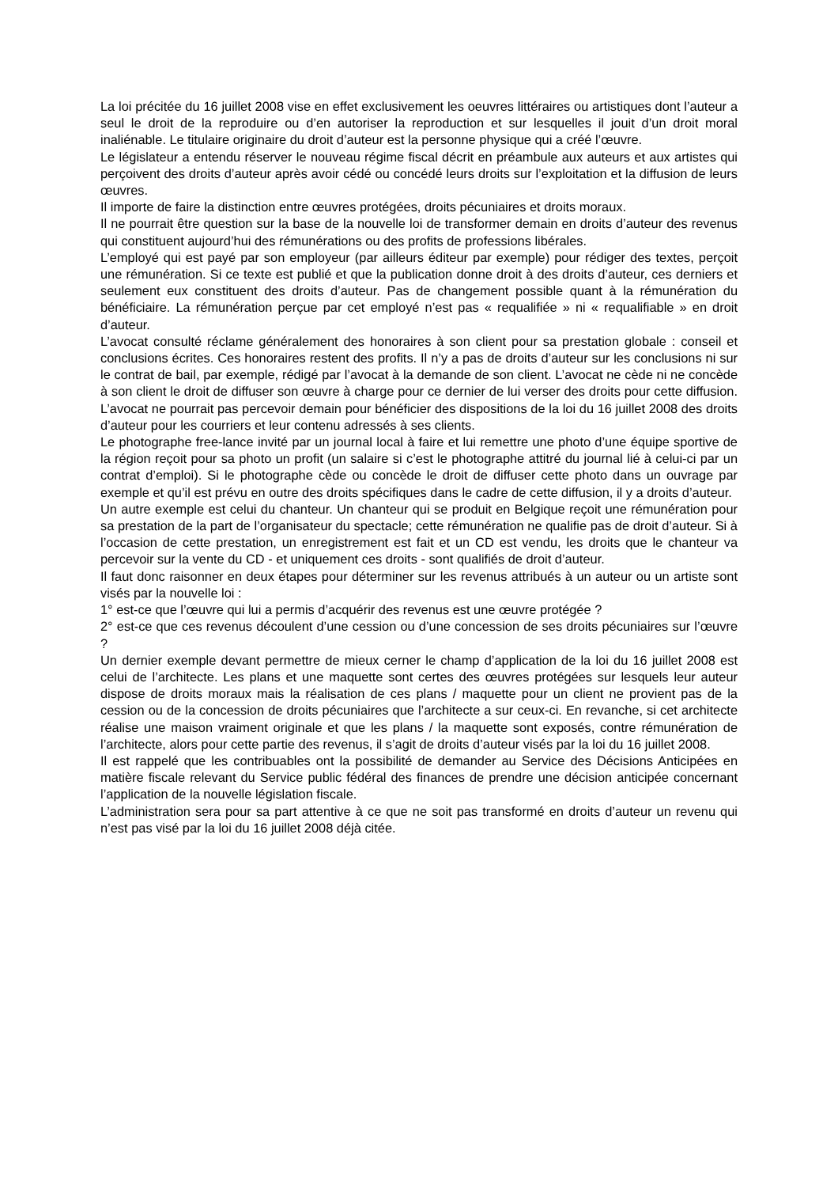La loi précitée du 16 juillet 2008 vise en effet exclusivement les oeuvres littéraires ou artistiques dont l’auteur a seul le droit de la reproduire ou d’en autoriser la reproduction et sur lesquelles il jouit d’un droit moral inaliénable. Le titulaire originaire du droit d’auteur est la personne physique qui a créé l’œuvre.
Le législateur a entendu réserver le nouveau régime fiscal décrit en préambule aux auteurs et aux artistes qui perçoivent des droits d’auteur après avoir cédé ou concédé leurs droits sur l’exploitation et la diffusion de leurs œuvres.
Il importe de faire la distinction entre œuvres protégées, droits pécuniaires et droits moraux.
Il ne pourrait être question sur la base de la nouvelle loi de transformer demain en droits d’auteur des revenus qui constituent aujourd’hui des rémunérations ou des profits de professions libérales.
L’employé qui est payé par son employeur (par ailleurs éditeur par exemple) pour rédiger des textes, perçoit une rémunération. Si ce texte est publié et que la publication donne droit à des droits d’auteur, ces derniers et seulement eux constituent des droits d’auteur. Pas de changement possible quant à la rémunération du bénéficiaire. La rémunération perçue par cet employé n’est pas « requalifiée » ni « requalifiable » en droit d’auteur.
L’avocat consulté réclame généralement des honoraires à son client pour sa prestation globale : conseil et conclusions écrites. Ces honoraires restent des profits. Il n’y a pas de droits d’auteur sur les conclusions ni sur le contrat de bail, par exemple, rédigé par l’avocat à la demande de son client. L’avocat ne cède ni ne concède à son client le droit de diffuser son œuvre à charge pour ce dernier de lui verser des droits pour cette diffusion. L’avocat ne pourrait pas percevoir demain pour bénéficier des dispositions de la loi du 16 juillet 2008 des droits d’auteur pour les courriers et leur contenu adressés à ses clients.
Le photographe free-lance invité par un journal local à faire et lui remettre une photo d’une équipe sportive de la région reçoit pour sa photo un profit (un salaire si c’est le photographe attitré du journal lié à celui-ci par un contrat d’emploi). Si le photographe cède ou concède le droit de diffuser cette photo dans un ouvrage par exemple et qu’il est prévu en outre des droits spécifiques dans le cadre de cette diffusion, il y a droits d’auteur.
Un autre exemple est celui du chanteur. Un chanteur qui se produit en Belgique reçoit une rémunération pour sa prestation de la part de l’organisateur du spectacle; cette rémunération ne qualifie pas de droit d’auteur. Si à l’occasion de cette prestation, un enregistrement est fait et un CD est vendu, les droits que le chanteur va percevoir sur la vente du CD - et uniquement ces droits - sont qualifiés de droit d’auteur.
Il faut donc raisonner en deux étapes pour déterminer sur les revenus attribués à un auteur ou un artiste sont visés par la nouvelle loi :
1° est-ce que l’œuvre qui lui a permis d’acquérir des revenus est une œuvre protégée ?
2° est-ce que ces revenus découlent d’une cession ou d’une concession de ses droits pécuniaires sur l’œuvre ?
Un dernier exemple devant permettre de mieux cerner le champ d’application de la loi du 16 juillet 2008 est celui de l’architecte. Les plans et une maquette sont certes des œuvres protégées sur lesquels leur auteur dispose de droits moraux mais la réalisation de ces plans / maquette pour un client ne provient pas de la cession ou de la concession de droits pécuniaires que l’architecte a sur ceux-ci. En revanche, si cet architecte réalise une maison vraiment originale et que les plans / la maquette sont exposés, contre rémunération de l’architecte, alors pour cette partie des revenus, il s’agit de droits d’auteur visés par la loi du 16 juillet 2008.
Il est rappelé que les contribuables ont la possibilité de demander au Service des Décisions Anticipées en matière fiscale relevant du Service public fédéral des finances de prendre une décision anticipée concernant l’application de la nouvelle législation fiscale.
L’administration sera pour sa part attentive à ce que ne soit pas transformé en droits d’auteur un revenu qui n’est pas visé par la loi du 16 juillet 2008 déjà citée.